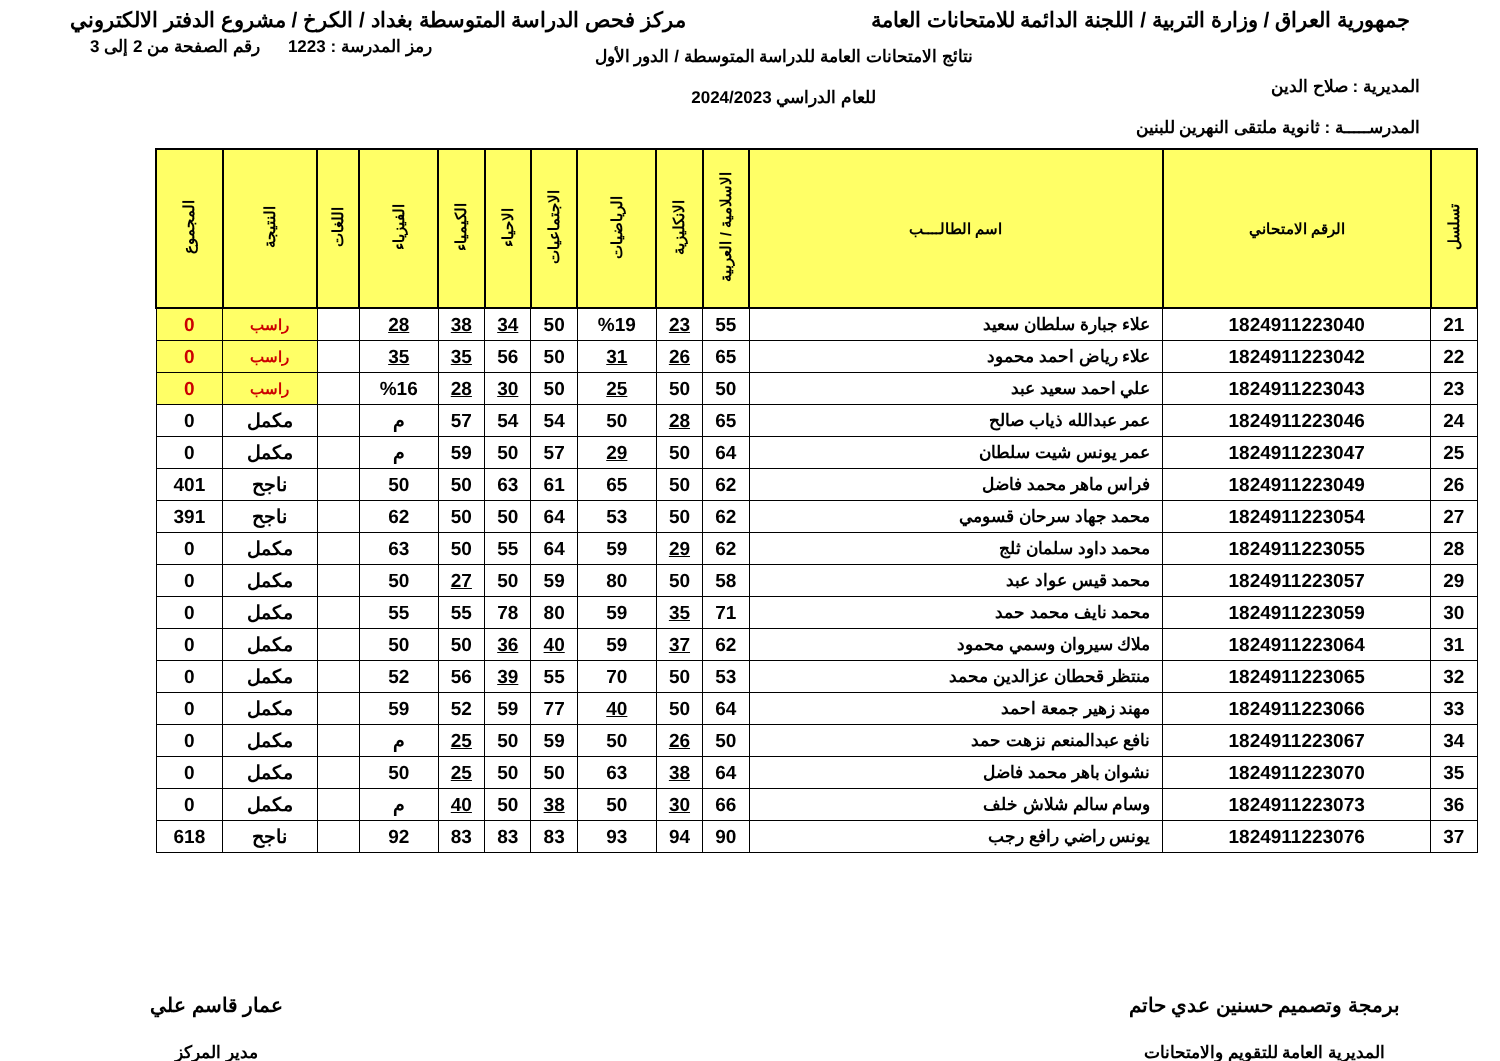جمهورية العراق / وزارة التربية / اللجنة الدائمة للامتحانات العامة
مركز فحص الدراسة المتوسطة بغداد / الكرخ / مشروع الدفتر الالكتروني
المديرية : صلاح الدين
المدرســـــة : ثانوية ملتقى النهرين للبنين
نتائج الامتحانات العامة للدراسة المتوسطة / الدور الأول
للعام الدراسي 2024/2023
رمز المدرسة : 1223 رقم الصفحة من 2 إلى 3
| تسلسل | الرقم الامتحاني | اسم الطالــــب | الاسلامية / العربية | الانكليزية | الرياضيات | الاجتماعيات | الاحياء | الكيمياء | الفيزياء | اللغات | النتيجة | المجموع |
| --- | --- | --- | --- | --- | --- | --- | --- | --- | --- | --- | --- | --- |
| 21 | 1824911223040 | علاء جبارة سلطان سعيد | 55 | 23 | %19 | 50 | 34 | 38 | 28 | | راسب | 0 |
| 22 | 1824911223042 | علاء رياض احمد محمود | 65 | 26 | 31 | 50 | 56 | 35 | 35 | | راسب | 0 |
| 23 | 1824911223043 | علي احمد سعيد عبد | 50 | 50 | 25 | 50 | 30 | 28 | %16 | | راسب | 0 |
| 24 | 1824911223046 | عمر عبدالله ذياب صالح | 65 | 28 | 50 | 54 | 54 | 57 | م | | مكمل | 0 |
| 25 | 1824911223047 | عمر يونس شيت سلطان | 64 | 50 | 29 | 57 | 50 | 59 | م | | مكمل | 0 |
| 26 | 1824911223049 | فراس ماهر محمد فاضل | 62 | 50 | 65 | 61 | 63 | 50 | 50 | | ناجح | 401 |
| 27 | 1824911223054 | محمد جهاد سرحان قسومي | 62 | 50 | 53 | 64 | 50 | 50 | 62 | | ناجح | 391 |
| 28 | 1824911223055 | محمد داود سلمان ثلج | 62 | 29 | 59 | 64 | 55 | 50 | 63 | | مكمل | 0 |
| 29 | 1824911223057 | محمد قيس عواد عبد | 58 | 50 | 80 | 59 | 50 | 27 | 50 | | مكمل | 0 |
| 30 | 1824911223059 | محمد نايف محمد حمد | 71 | 35 | 59 | 80 | 78 | 55 | 55 | | مكمل | 0 |
| 31 | 1824911223064 | ملاك سيروان وسمي محمود | 62 | 37 | 59 | 40 | 36 | 50 | 50 | | مكمل | 0 |
| 32 | 1824911223065 | منتظر قحطان عزالدين محمد | 53 | 50 | 70 | 55 | 39 | 56 | 52 | | مكمل | 0 |
| 33 | 1824911223066 | مهند زهير جمعة احمد | 64 | 50 | 40 | 77 | 59 | 52 | 59 | | مكمل | 0 |
| 34 | 1824911223067 | نافع عبدالمنعم نزهت حمد | 50 | 26 | 50 | 59 | 50 | 25 | م | | مكمل | 0 |
| 35 | 1824911223070 | نشوان باهر محمد فاضل | 64 | 38 | 63 | 50 | 50 | 25 | 50 | | مكمل | 0 |
| 36 | 1824911223073 | وسام سالم شلاش خلف | 66 | 30 | 50 | 38 | 50 | 40 | م | | مكمل | 0 |
| 37 | 1824911223076 | يونس راضي رافع رجب | 90 | 94 | 93 | 83 | 83 | 83 | 92 | | ناجح | 618 |
برمجة وتصميم حسنين عدي حاتم
المديرية العامة للتقويم والامتحانات
عمار قاسم علي
مدير المركز